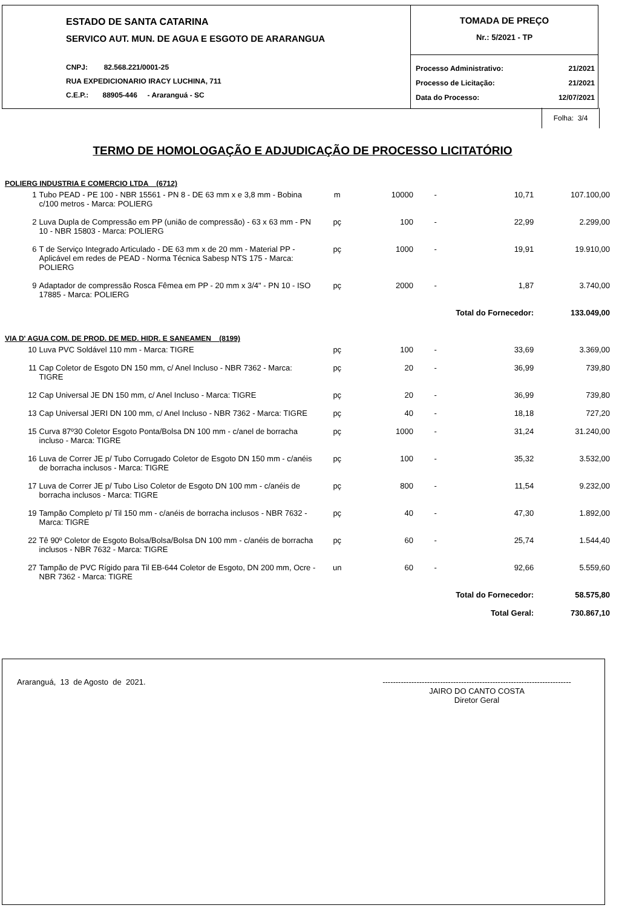ESTADO DE SANTA CATARINA
SERVICO AUT. MUN. DE AGUA E ESGOTO DE ARARANGUA
CNPJ: 82.568.221/0001-25
RUA EXPEDICIONARIO IRACY LUCHINA, 711
C.E.P.: 88905-446 - Araranguá - SC
TOMADA DE PREÇO
Nr.: 5/2021 - TP
Processo Administrativo: 21/2021
Processo de Licitação: 21/2021
Data do Processo: 12/07/2021
Folha: 3/4
TERMO DE HOMOLOGAÇÃO E ADJUDICAÇÃO DE PROCESSO LICITATÓRIO
| POLIERG INDUSTRIA E COMERCIO LTDA (6712) | | | | | | |
| 1 | Tubo PEAD - PE 100 - NBR 15561 - PN 8 - DE 63 mm x e 3,8 mm - Bobina c/100 metros - Marca: POLIERG | m | 10000 | - | 10,71 | 107.100,00 |
| 2 | Luva Dupla de Compressão em PP (união de compressão) - 63 x 63 mm - PN 10 - NBR 15803 - Marca: POLIERG | pç | 100 | - | 22,99 | 2.299,00 |
| 6 | T de Serviço Integrado Articulado - DE 63 mm x de 20 mm - Material PP - Aplicável em redes de PEAD - Norma Técnica Sabesp NTS 175 - Marca: POLIERG | pç | 1000 | - | 19,91 | 19.910,00 |
| 9 | Adaptador de compressão Rosca Fêmea em PP - 20 mm x 3/4" - PN 10 - ISO 17885 - Marca: POLIERG | pç | 2000 | - | 1,87 | 3.740,00 |
| Total do Fornecedor: | | | | | | 133.049,00 |
| VIA D' AGUA COM. DE PROD. DE MED. HIDR. E SANEAMEN (8199) | | | | | | |
| 10 | Luva PVC Soldável 110 mm - Marca: TIGRE | pç | 100 | - | 33,69 | 3.369,00 |
| 11 | Cap Coletor de Esgoto DN 150 mm, c/ Anel Incluso - NBR 7362 - Marca: TIGRE | pç | 20 | - | 36,99 | 739,80 |
| 12 | Cap Universal JE DN 150 mm, c/ Anel Incluso - Marca: TIGRE | pç | 20 | - | 36,99 | 739,80 |
| 13 | Cap Universal JERI DN 100 mm, c/ Anel Incluso - NBR 7362 - Marca: TIGRE | pç | 40 | - | 18,18 | 727,20 |
| 15 | Curva 87º30 Coletor Esgoto Ponta/Bolsa DN 100 mm - c/anel de borracha incluso - Marca: TIGRE | pç | 1000 | - | 31,24 | 31.240,00 |
| 16 | Luva de Correr JE p/ Tubo Corrugado Coletor de Esgoto DN 150 mm - c/anéis de borracha inclusos - Marca: TIGRE | pç | 100 | - | 35,32 | 3.532,00 |
| 17 | Luva de Correr JE p/ Tubo Liso Coletor de Esgoto DN 100 mm - c/anéis de borracha inclusos - Marca: TIGRE | pç | 800 | - | 11,54 | 9.232,00 |
| 19 | Tampão Completo p/ Til 150 mm - c/anéis de borracha inclusos - NBR 7632 - Marca: TIGRE | pç | 40 | - | 47,30 | 1.892,00 |
| 22 | Tê 90º Coletor de Esgoto Bolsa/Bolsa/Bolsa DN 100 mm - c/anéis de borracha inclusos - NBR 7632 - Marca: TIGRE | pç | 60 | - | 25,74 | 1.544,40 |
| 27 | Tampão de PVC Rígido para Til EB-644 Coletor de Esgoto, DN 200 mm, Ocre - NBR 7362 - Marca: TIGRE | un | 60 | - | 92,66 | 5.559,60 |
| Total do Fornecedor: | | | | | | 58.575,80 |
| Total Geral: | | | | | | 730.867,10 |
Araranguá, 13 de Agosto de 2021. ------------------------------------------------------------------------
JAIRO DO CANTO COSTA
Diretor Geral